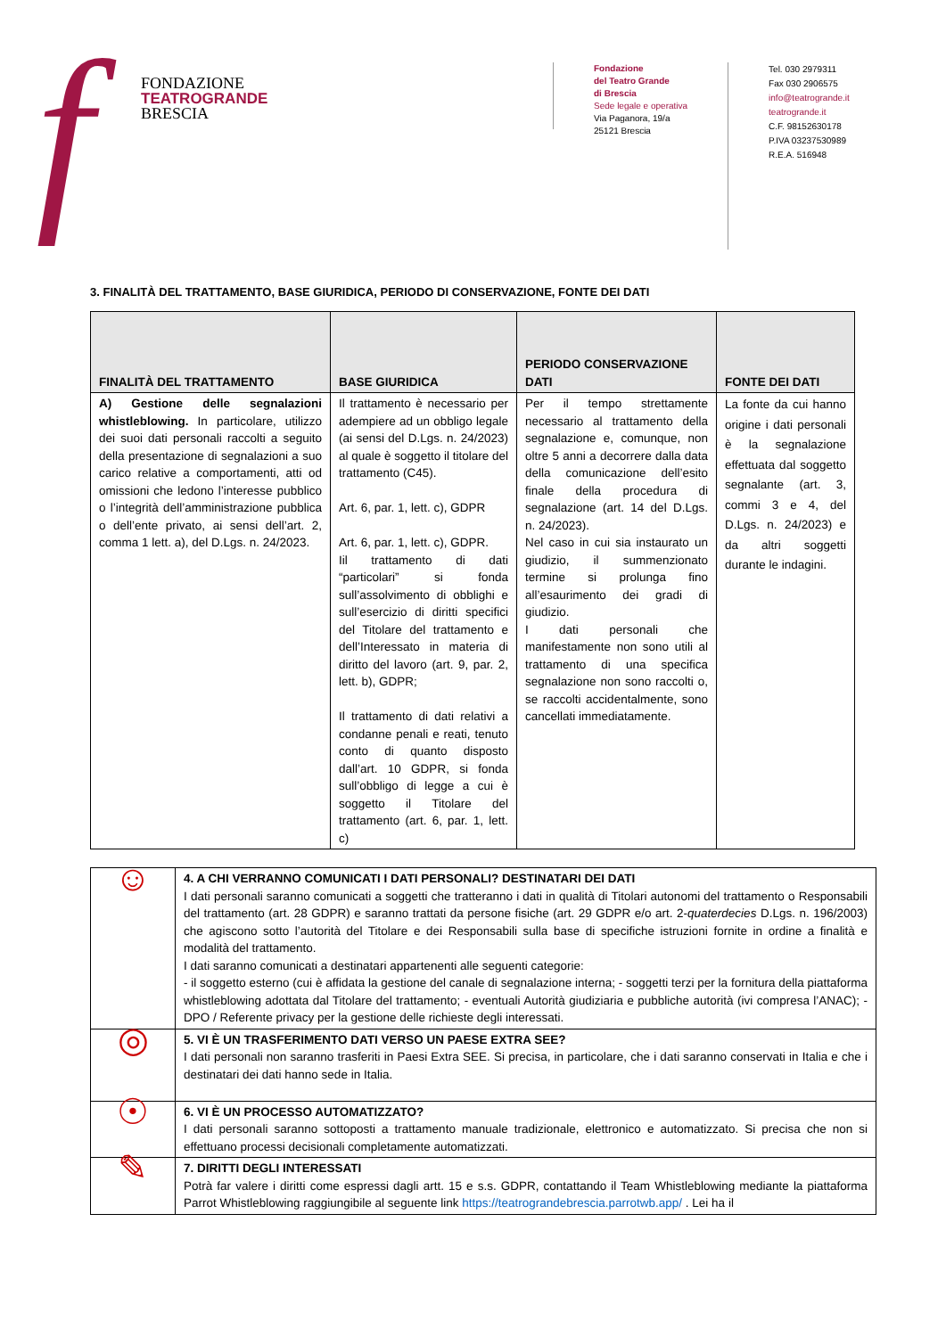f
FONDAZIONE
TEATROGRANDE
BRESCIA
Fondazione
del Teatro Grande
di Brescia
Sede legale e operativa
Via Paganora, 19/a
25121 Brescia
Tel. 030 2979311
Fax 030 2906575
info@teatrogrande.it
teatrogrande.it
C.F. 98152630178
P.IVA 03237530989
R.E.A. 516948
3. FINALITÀ DEL TRATTAMENTO, BASE GIURIDICA, PERIODO DI CONSERVAZIONE, FONTE DEI DATI
| FINALITÀ DEL TRATTAMENTO | BASE GIURIDICA | PERIODO CONSERVAZIONE DATI | FONTE DEI DATI |
| --- | --- | --- | --- |
| A) Gestione delle segnalazioni whistleblowing. In particolare, utilizzo dei suoi dati personali raccolti a seguito della presentazione di segnalazioni a suo carico relative a comportamenti, atti od omissioni che ledono l’interesse pubblico o l’integrità dell’amministrazione pubblica o dell’ente privato, ai sensi dell’art. 2, comma 1 lett. a), del D.Lgs. n. 24/2023. | Il trattamento è necessario per adempiere ad un obbligo legale (ai sensi del D.Lgs. n. 24/2023) al quale è soggetto il titolare del trattamento (C45). Art. 6, par. 1, lett. c), GDPR Art. 6, par. 1, lett. c), GDPR. Iil trattamento di dati “particolari” si fonda sull’assolvimento di obblighi e sull’esercizio di diritti specifici del Titolare del trattamento e dell’Interessato in materia di diritto del lavoro (art. 9, par. 2, lett. b), GDPR; Il trattamento di dati relativi a condanne penali e reati, tenuto conto di quanto disposto dall’art. 10 GDPR, si fonda sull’obbligo di legge a cui è soggetto il Titolare del trattamento (art. 6, par. 1, lett. c) | Per il tempo strettamente necessario al trattamento della segnalazione e, comunque, non oltre 5 anni a decorrere dalla data della comunicazione dell’esito finale della procedura di segnalazione (art. 14 del D.Lgs. n. 24/2023). Nel caso in cui sia instaurato un giudizio, il summenzionato termine si prolunga fino all’esaurimento dei gradi di giudizio. I dati personali che manifestamente non sono utili al trattamento di una specifica segnalazione non sono raccolti o, se raccolti accidentalmente, sono cancellati immediatamente. | La fonte da cui hanno origine i dati personali è la segnalazione effettuata dal soggetto segnalante (art. 3, commi 3 e 4, del D.Lgs. n. 24/2023) e da altri soggetti durante le indagini. |
| ☺ | 4. A CHI VERRANNO COMUNICATI I DATI PERSONALI? DESTINATARI DEI DATI I dati personali saranno comunicati a soggetti che tratteranno i dati in qualità di Titolari autonomi del trattamento o Responsabili del trattamento (art. 28 GDPR) e saranno trattati da persone fisiche (art. 29 GDPR e/o art. 2- quaterdecies D.Lgs. n. 196/2003) che agiscono sotto l’autorità del Titolare e dei Responsabili sulla base di specifiche istruzioni fornite in ordine a finalità e modalità del trattamento. I dati saranno comunicati a destinatari appartenenti alle seguenti categorie: - il soggetto esterno (cui è affidata la gestione del canale di segnalazione interna; - soggetti terzi per la fornitura della piattaforma whistleblowing adottata dal Titolare del trattamento; - eventuali Autorità giudiziaria e pubbliche autorità (ivi compresa l’ANAC); - DPO / Referente privacy per la gestione delle richieste degli interessati. |
| ◎ | 5. VI È UN TRASFERIMENTO DATI VERSO UN PAESE EXTRA SEE? I dati personali non saranno trasferiti in Paesi Extra SEE. Si precisa, in particolare, che i dati saranno conservati in Italia e che i destinatari dei dati hanno sede in Italia. |
| ☉ | 6. VI È UN PROCESSO AUTOMATIZZATO? I dati personali saranno sottoposti a trattamento manuale tradizionale, elettronico e automatizzato. Si precisa che non si effettuano processi decisionali completamente automatizzati. |
| ✎ | 7. DIRITTI DEGLI INTERESSATI Potrà far valere i diritti come espressi dagli artt. 15 e s.s. GDPR, contattando il Team Whistleblowing mediante la piattaforma Parrot Whistleblowing raggiungibile al seguente link https://teatrograndebrescia.parrotwb.app/ . Lei ha il |